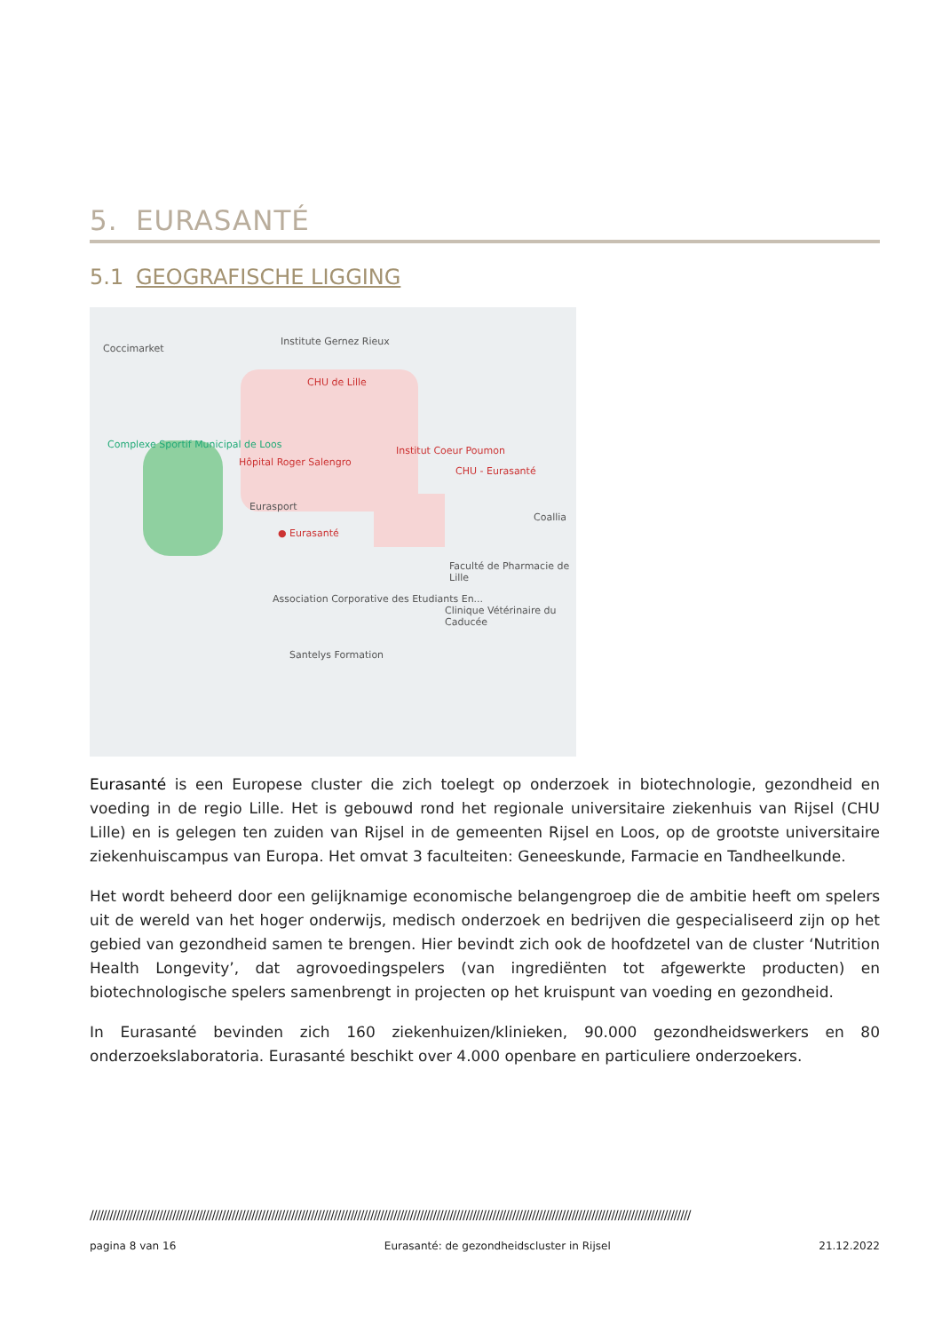5. EURASANTÉ
5.1 GEOGRAFISCHE LIGGING
Coccimarket
Institute Gernez Rieux
CHU de Lille
Complexe Sportif Municipal de Loos
Hôpital Roger Salengro
Institut Coeur Poumon
CHU - Eurasanté
Eurasport
● Eurasanté
Coallia
Faculté de Pharmacie de Lille
Association Corporative des Etudiants En...
Clinique Vétérinaire du Caducée
Santelys Formation
Eurasanté is een Europese cluster die zich toelegt op onderzoek in biotechnologie, gezondheid en voeding in de regio Lille. Het is gebouwd rond het regionale universitaire ziekenhuis van Rijsel (CHU Lille) en is gelegen ten zuiden van Rijsel in de gemeenten Rijsel en Loos, op de grootste universitaire ziekenhuiscampus van Europa. Het omvat 3 faculteiten: Geneeskunde, Farmacie en Tandheelkunde.
Het wordt beheerd door een gelijknamige economische belangengroep die de ambitie heeft om spelers uit de wereld van het hoger onderwijs, medisch onderzoek en bedrijven die gespecialiseerd zijn op het gebied van gezondheid samen te brengen. Hier bevindt zich ook de hoofdzetel van de cluster ‘Nutrition Health Longevity’, dat agrovoedingspelers (van ingrediënten tot afgewerkte producten) en biotechnologische spelers samenbrengt in projecten op het kruispunt van voeding en gezondheid.
In Eurasanté bevinden zich 160 ziekenhuizen/klinieken, 90.000 gezondheidswerkers en 80 onderzoekslaboratoria. Eurasanté beschikt over 4.000 openbare en particuliere onderzoekers.
//////////////////////////////////////////////////////////////////////////////////////////////////////////////////////////////////////////////////////////////////////////////////////
pagina 8 van 16 Eurasanté: de gezondheidscluster in Rijsel 21.12.2022